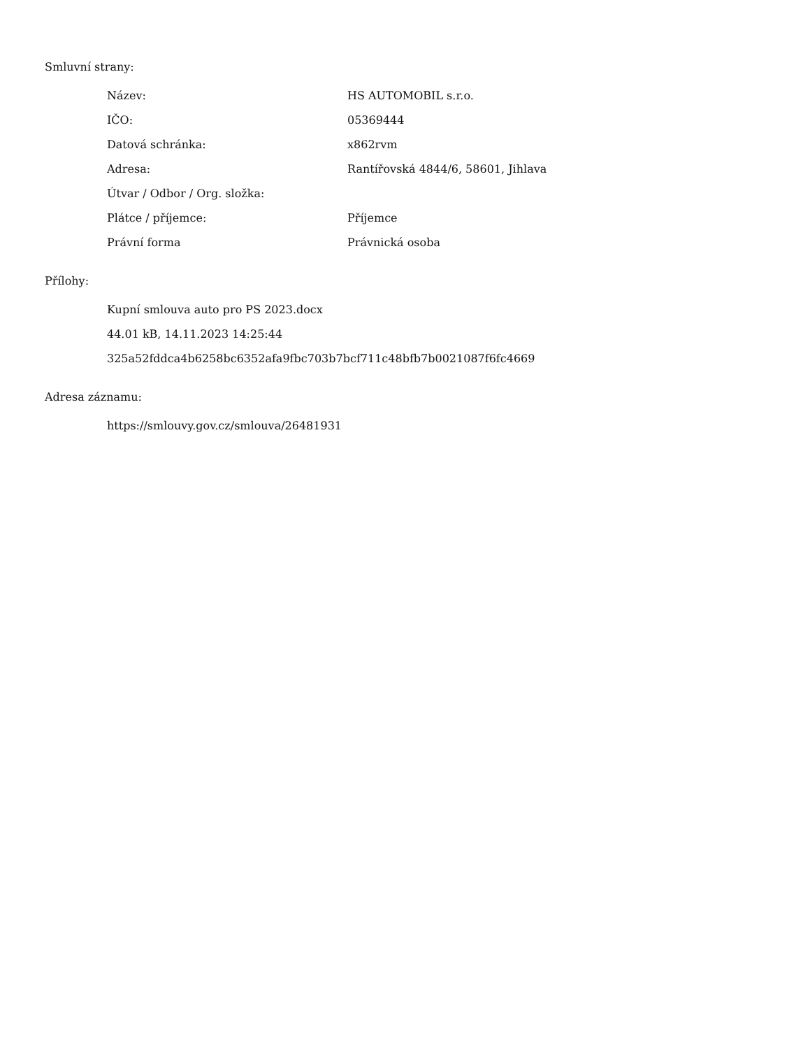Smluvní strany:
| Název: | HS AUTOMOBIL s.r.o. |
| IČO: | 05369444 |
| Datová schránka: | x862rvm |
| Adresa: | Rantířovská 4844/6, 58601, Jihlava |
| Útvar / Odbor / Org. složka: | |
| Plátce / příjemce: | Příjemce |
| Právní forma | Právnická osoba |
Přílohy:
Kupní smlouva auto pro PS 2023.docx
44.01 kB, 14.11.2023 14:25:44
325a52fddca4b6258bc6352afa9fbc703b7bcf711c48bfb7b0021087f6fc4669
Adresa záznamu:
https://smlouvy.gov.cz/smlouva/26481931